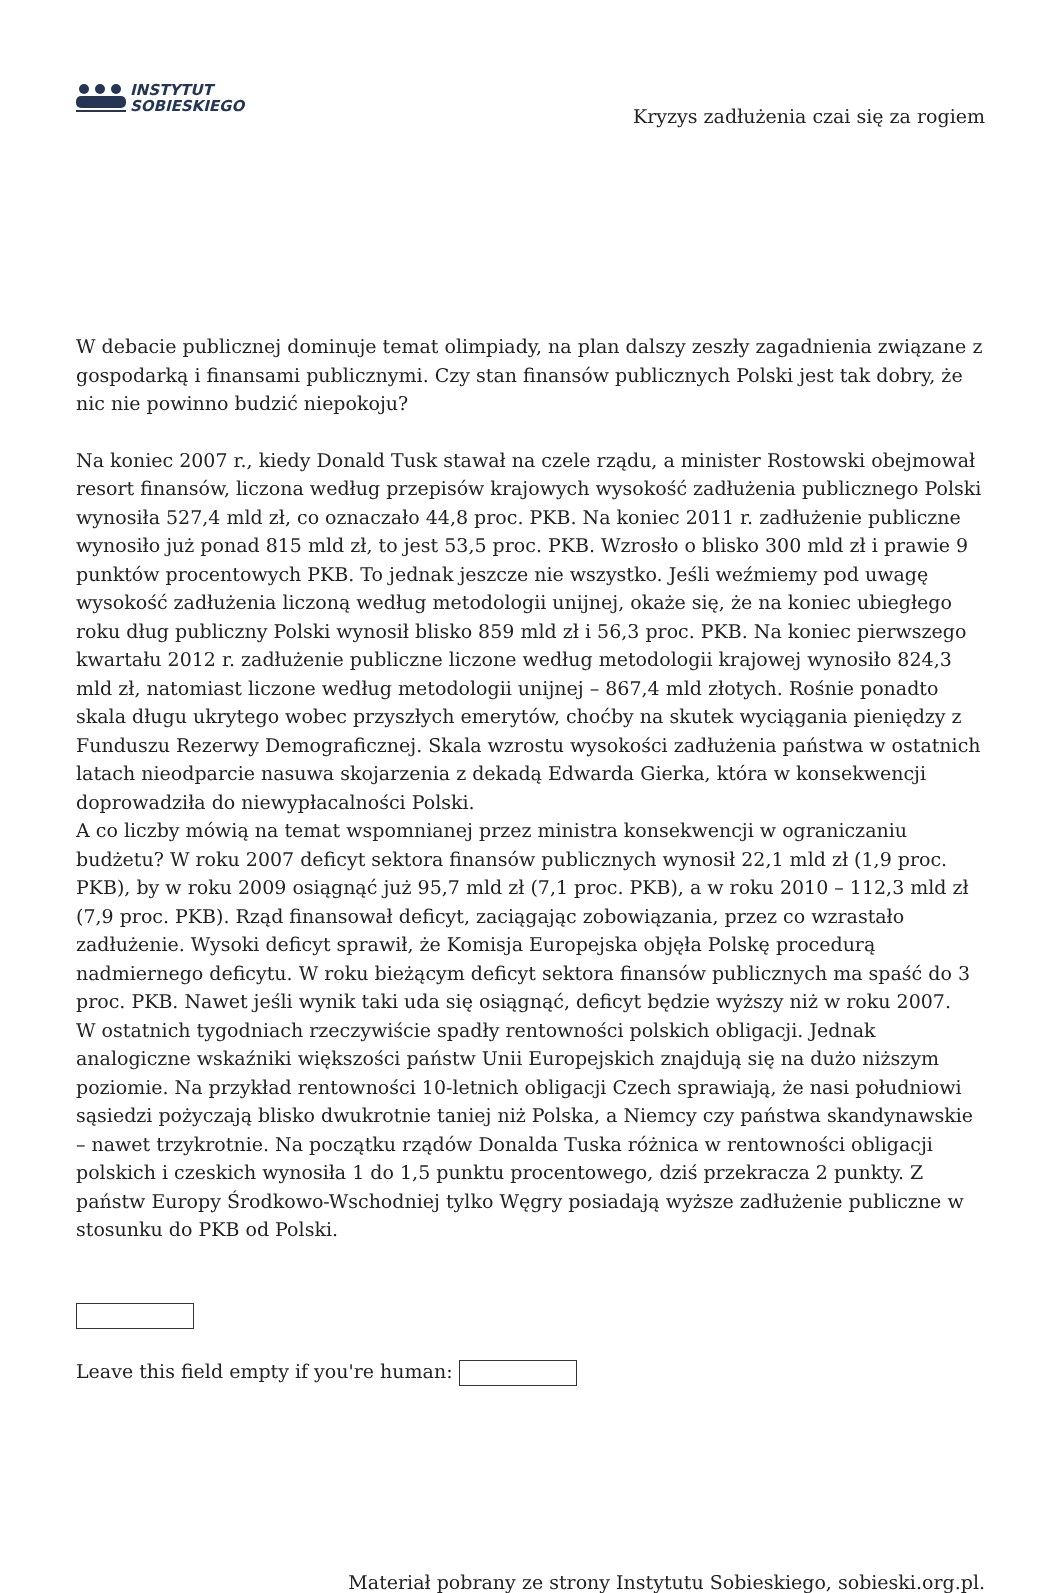INSTYTUT
SOBIESKIEGO
Kryzys zadłużenia czai się za rogiem
W debacie publicznej dominuje temat olimpiady, na plan dalszy zeszły zagadnienia związane z gospodarką i finansami publicznymi. Czy stan finansów publicznych Polski jest tak dobry, że nic nie powinno budzić niepokoju?
Na koniec 2007 r., kiedy Donald Tusk stawał na czele rządu, a minister Rostowski obejmował resort finansów, liczona według przepisów krajowych wysokość zadłużenia publicznego Polski wynosiła 527,4 mld zł, co oznaczało 44,8 proc. PKB. Na koniec 2011 r. zadłużenie publiczne wynosiło już ponad 815 mld zł, to jest 53,5 proc. PKB. Wzrosło o blisko 300 mld zł i prawie 9 punktów procentowych PKB. To jednak jeszcze nie wszystko. Jeśli weźmiemy pod uwagę wysokość zadłużenia liczoną według metodologii unijnej, okaże się, że na koniec ubiegłego roku dług publiczny Polski wynosił blisko 859 mld zł i 56,3 proc. PKB. Na koniec pierwszego kwartału 2012 r. zadłużenie publiczne liczone według metodologii krajowej wynosiło 824,3 mld zł, natomiast liczone według metodologii unijnej – 867,4 mld złotych. Rośnie ponadto skala długu ukrytego wobec przyszłych emerytów, choćby na skutek wyciągania pieniędzy z Funduszu Rezerwy Demograficznej. Skala wzrostu wysokości zadłużenia państwa w ostatnich latach nieodparcie nasuwa skojarzenia z dekadą Edwarda Gierka, która w konsekwencji doprowadziła do niewypłacalności Polski.
A co liczby mówią na temat wspomnianej przez ministra konsekwencji w ograniczaniu budżetu? W roku 2007 deficyt sektora finansów publicznych wynosił 22,1 mld zł (1,9 proc. PKB), by w roku 2009 osiągnąć już 95,7 mld zł (7,1 proc. PKB), a w roku 2010 – 112,3 mld zł (7,9 proc. PKB). Rząd finansował deficyt, zaciągając zobowiązania, przez co wzrastało zadłużenie. Wysoki deficyt sprawił, że Komisja Europejska objęła Polskę procedurą nadmiernego deficytu. W roku bieżącym deficyt sektora finansów publicznych ma spaść do 3 proc. PKB. Nawet jeśli wynik taki uda się osiągnąć, deficyt będzie wyższy niż w roku 2007.
W ostatnich tygodniach rzeczywiście spadły rentowności polskich obligacji. Jednak analogiczne wskaźniki większości państw Unii Europejskich znajdują się na dużo niższym poziomie. Na przykład rentowności 10-letnich obligacji Czech sprawiają, że nasi południowi sąsiedzi pożyczają blisko dwukrotnie taniej niż Polska, a Niemcy czy państwa skandynawskie – nawet trzykrotnie. Na początku rządów Donalda Tuska różnica w rentowności obligacji polskich i czeskich wynosiła 1 do 1,5 punktu procentowego, dziś przekracza 2 punkty. Z państw Europy Środkowo-Wschodniej tylko Węgry posiadają wyższe zadłużenie publiczne w stosunku do PKB od Polski.
Leave this field empty if you're human:
Materiał pobrany ze strony Instytutu Sobieskiego, sobieski.org.pl.